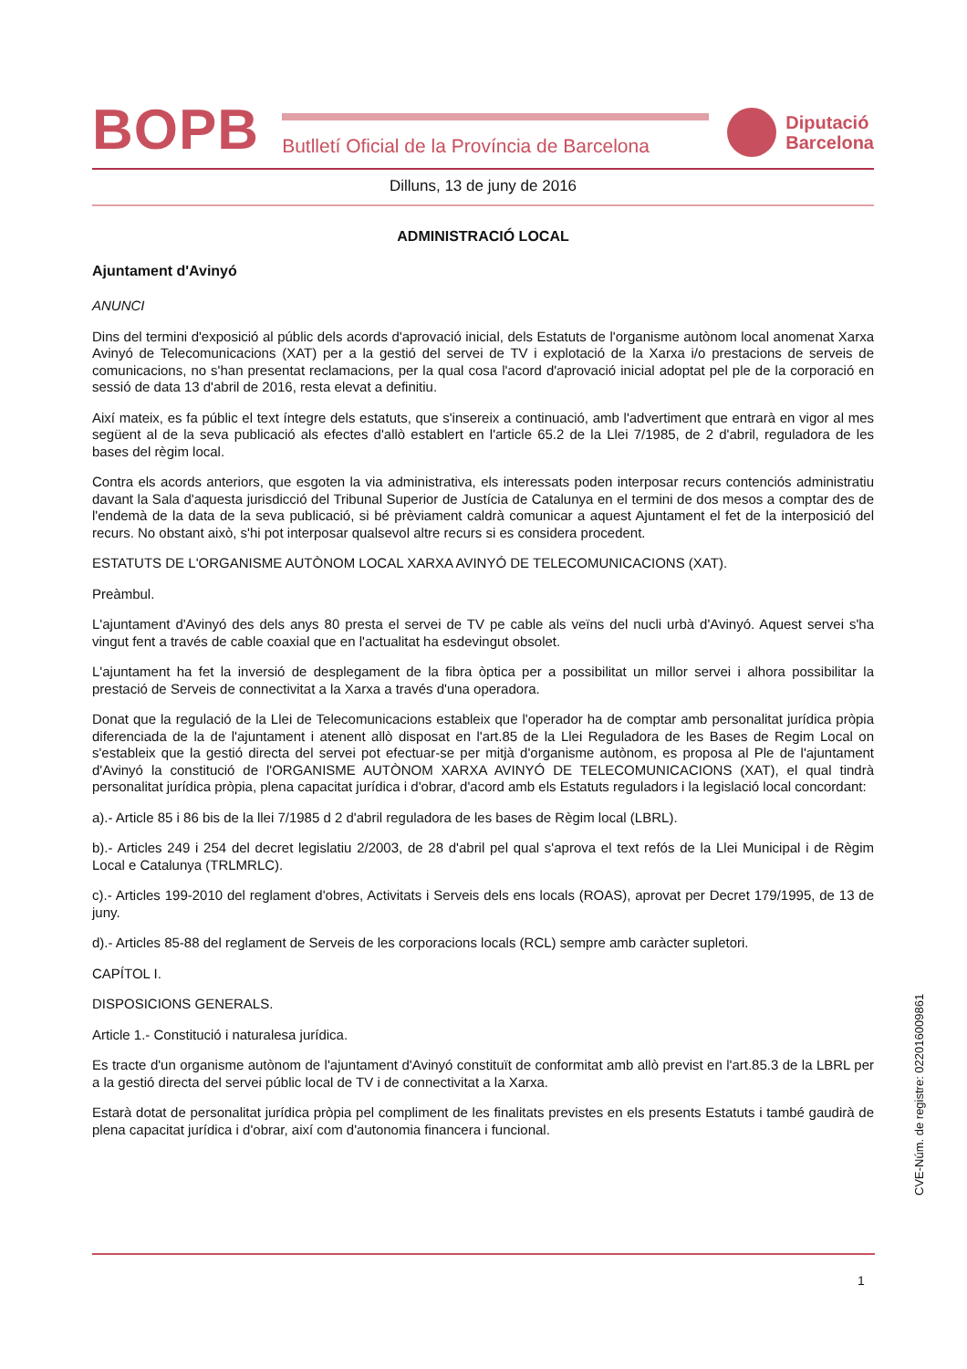BOPB
Butlletí Oficial de la Província de Barcelona
Diputació
Barcelona
Dilluns, 13 de juny de 2016
ADMINISTRACIÓ LOCAL
Ajuntament d'Avinyó
ANUNCI
Dins del termini d'exposició al públic dels acords d'aprovació inicial, dels Estatuts de l'organisme autònom local anomenat Xarxa Avinyó de Telecomunicacions (XAT) per a la gestió del servei de TV i explotació de la Xarxa i/o prestacions de serveis de comunicacions, no s'han presentat reclamacions, per la qual cosa l'acord d'aprovació inicial adoptat pel ple de la corporació en sessió de data 13 d'abril de 2016, resta elevat a definitiu.
Així mateix, es fa públic el text íntegre dels estatuts, que s'insereix a continuació, amb l'advertiment que entrarà en vigor al mes següent al de la seva publicació als efectes d'allò establert en l'article 65.2 de la Llei 7/1985, de 2 d'abril, reguladora de les bases del règim local.
Contra els acords anteriors, que esgoten la via administrativa, els interessats poden interposar recurs contenciós administratiu davant la Sala d'aquesta jurisdicció del Tribunal Superior de Justícia de Catalunya en el termini de dos mesos a comptar des de l'endemà de la data de la seva publicació, si bé prèviament caldrà comunicar a aquest Ajuntament el fet de la interposició del recurs. No obstant això, s'hi pot interposar qualsevol altre recurs si es considera procedent.
ESTATUTS DE L'ORGANISME AUTÒNOM LOCAL XARXA AVINYÓ DE TELECOMUNICACIONS (XAT).
Preàmbul.
L'ajuntament d'Avinyó des dels anys 80 presta el servei de TV pe cable als veïns del nucli urbà d'Avinyó. Aquest servei s'ha vingut fent a través de cable coaxial que en l'actualitat ha esdevingut obsolet.
L'ajuntament ha fet la inversió de desplegament de la fibra òptica per a possibilitat un millor servei i alhora possibilitar la prestació de Serveis de connectivitat a la Xarxa a través d'una operadora.
Donat que la regulació de la Llei de Telecomunicacions estableix que l'operador ha de comptar amb personalitat jurídica pròpia diferenciada de la de l'ajuntament i atenent allò disposat en l'art.85 de la Llei Reguladora de les Bases de Regim Local on s'estableix que la gestió directa del servei pot efectuar-se per mitjà d'organisme autònom, es proposa al Ple de l'ajuntament d'Avinyó la constitució de l'ORGANISME AUTÒNOM XARXA AVINYÓ DE TELECOMUNICACIONS (XAT), el qual tindrà personalitat jurídica pròpia, plena capacitat jurídica i d'obrar, d'acord amb els Estatuts reguladors i la legislació local concordant:
a).- Article 85 i 86 bis de la llei 7/1985 d 2 d'abril reguladora de les bases de Règim local (LBRL).
b).- Articles 249 i 254 del decret legislatiu 2/2003, de 28 d'abril pel qual s'aprova el text refós de la Llei Municipal i de Règim Local e Catalunya (TRLMRLC).
c).- Articles 199-2010 del reglament d'obres, Activitats i Serveis dels ens locals (ROAS), aprovat per Decret 179/1995, de 13 de juny.
d).- Articles 85-88 del reglament de Serveis de les corporacions locals (RCL) sempre amb caràcter supletori.
CAPÍTOL I.
DISPOSICIONS GENERALS.
Article 1.- Constitució i naturalesa jurídica.
Es tracte d'un organisme autònom de l'ajuntament d'Avinyó constituït de conformitat amb allò previst en l'art.85.3 de la LBRL per a la gestió directa del servei públic local de TV i de connectivitat a la Xarxa.
Estarà dotat de personalitat jurídica pròpia pel compliment de les finalitats previstes en els presents Estatuts i també gaudirà de plena capacitat jurídica i d'obrar, així com d'autonomia financera i funcional.
CVE-Núm. de registre: 022016009861
1